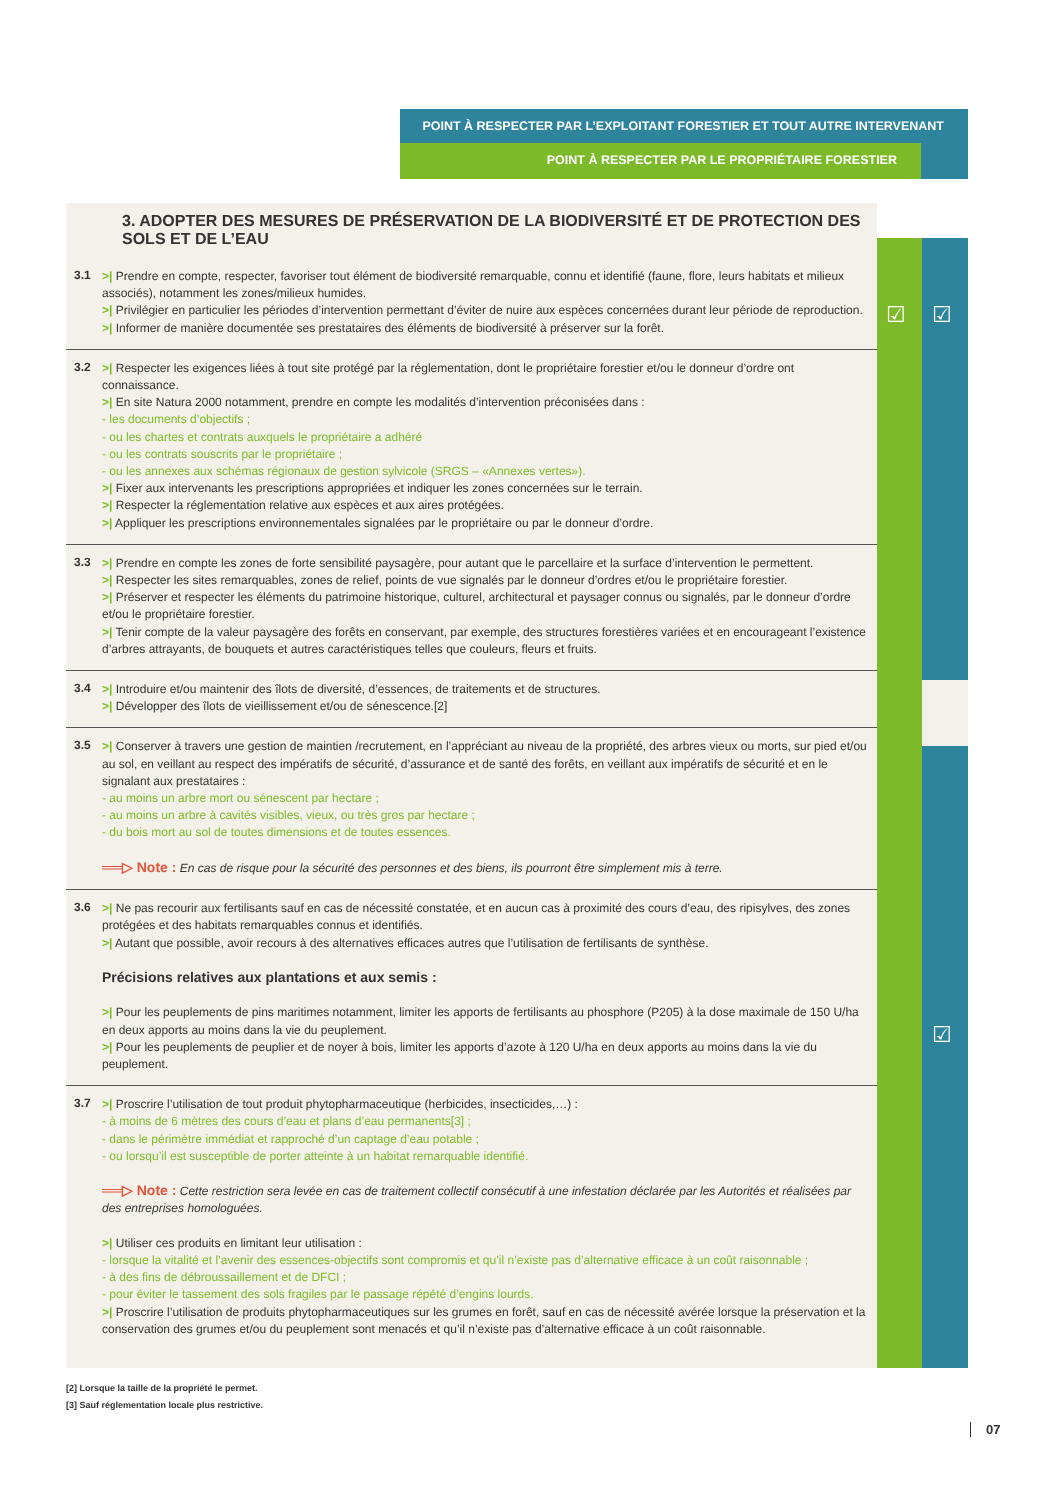POINT À RESPECTER PAR L’EXPLOITANT FORESTIER ET TOUT AUTRE INTERVENANT
POINT À RESPECTER PAR LE PROPRIÉTAIRE FORESTIER
☑ ☑
☑
3. ADOPTER DES MESURES DE PRÉSERVATION DE LA BIODIVERSITÉ ET DE PROTECTION DES SOLS ET DE L’EAU
3.1
>| Prendre en compte, respecter, favoriser tout élément de biodiversité remarquable, connu et identifié (faune, flore, leurs habitats et milieux associés), notamment les zones/milieux humides.
>| Privilégier en particulier les périodes d’intervention permettant d’éviter de nuire aux espèces concernées durant leur période de reproduction.
>| Informer de manière documentée ses prestataires des éléments de biodiversité à préserver sur la forêt.
3.2
>| Respecter les exigences liées à tout site protégé par la réglementation, dont le propriétaire forestier et/ou le donneur d’ordre ont connaissance.
>| En site Natura 2000 notamment, prendre en compte les modalités d’intervention préconisées dans :
- les documents d’objectifs ;
- ou les chartes et contrats auxquels le propriétaire a adhéré
- ou les contrats souscrits par le propriétaire ;
- ou les annexes aux schémas régionaux de gestion sylvicole (SRGS – «Annexes vertes»).
>| Fixer aux intervenants les prescriptions appropriées et indiquer les zones concernées sur le terrain.
>| Respecter la réglementation relative aux espèces et aux aires protégées.
>| Appliquer les prescriptions environnementales signalées par le propriétaire ou par le donneur d’ordre.
3.3
>| Prendre en compte les zones de forte sensibilité paysagère, pour autant que le parcellaire et la surface d’intervention le permettent.
>| Respecter les sites remarquables, zones de relief, points de vue signalés par le donneur d’ordres et/ou le propriétaire forestier.
>| Préserver et respecter les éléments du patrimoine historique, culturel, architectural et paysager connus ou signalés, par le donneur d’ordre et/ou le propriétaire forestier.
>| Tenir compte de la valeur paysagère des forêts en conservant, par exemple, des structures forestières variées et en encourageant l’existence d’arbres attrayants, de bouquets et autres caractéristiques telles que couleurs, fleurs et fruits.
3.4
>| Introduire et/ou maintenir des îlots de diversité, d’essences, de traitements et de structures.
>| Développer des îlots de vieillissement et/ou de sénescence.[2]
3.5
>| Conserver à travers une gestion de maintien /recrutement, en l’appréciant au niveau de la propriété, des arbres vieux ou morts, sur pied et/ou au sol, en veillant au respect des impératifs de sécurité, d’assurance et de santé des forêts, en veillant aux impératifs de sécurité et en le signalant aux prestataires :
- au moins un arbre mort ou sénescent par hectare ;
- au moins un arbre à cavités visibles, vieux, ou très gros par hectare ;
- du bois mort au sol de toutes dimensions et de toutes essences.
══▷ Note : En cas de risque pour la sécurité des personnes et des biens, ils pourront être simplement mis à terre.
3.6
>| Ne pas recourir aux fertilisants sauf en cas de nécessité constatée, et en aucun cas à proximité des cours d’eau, des ripisylves, des zones protégées et des habitats remarquables connus et identifiés.
>| Autant que possible, avoir recours à des alternatives efficaces autres que l’utilisation de fertilisants de synthèse.
Précisions relatives aux plantations et aux semis :
>| Pour les peuplements de pins maritimes notamment, limiter les apports de fertilisants au phosphore (P205) à la dose maximale de 150 U/ha en deux apports au moins dans la vie du peuplement.
>| Pour les peuplements de peuplier et de noyer à bois, limiter les apports d’azote à 120 U/ha en deux apports au moins dans la vie du peuplement.
3.7
>| Proscrire l’utilisation de tout produit phytopharmaceutique (herbicides, insecticides,…) :
- à moins de 6 mètres des cours d’eau et plans d’eau permanents[3] ;
- dans le périmètre immédiat et rapproché d’un captage d’eau potable ;
- ou lorsqu’il est susceptible de porter atteinte à un habitat remarquable identifié.
══▷ Note : Cette restriction sera levée en cas de traitement collectif consécutif à une infestation déclarée par les Autorités et réalisées par des entreprises homologuées.
>| Utiliser ces produits en limitant leur utilisation :
- lorsque la vitalité et l’avenir des essences-objectifs sont compromis et qu’il n’existe pas d’alternative efficace à un coût raisonnable ;
- à des fins de débroussaillement et de DFCI ;
- pour éviter le tassement des sols fragiles par le passage répété d’engins lourds.
>| Proscrire l’utilisation de produits phytopharmaceutiques sur les grumes en forêt, sauf en cas de nécessité avérée lorsque la préservation et la conservation des grumes et/ou du peuplement sont menacés et qu’il n’existe pas d’alternative efficace à un coût raisonnable.
[2] Lorsque la taille de la propriété le permet.
[3] Sauf réglementation locale plus restrictive.
07